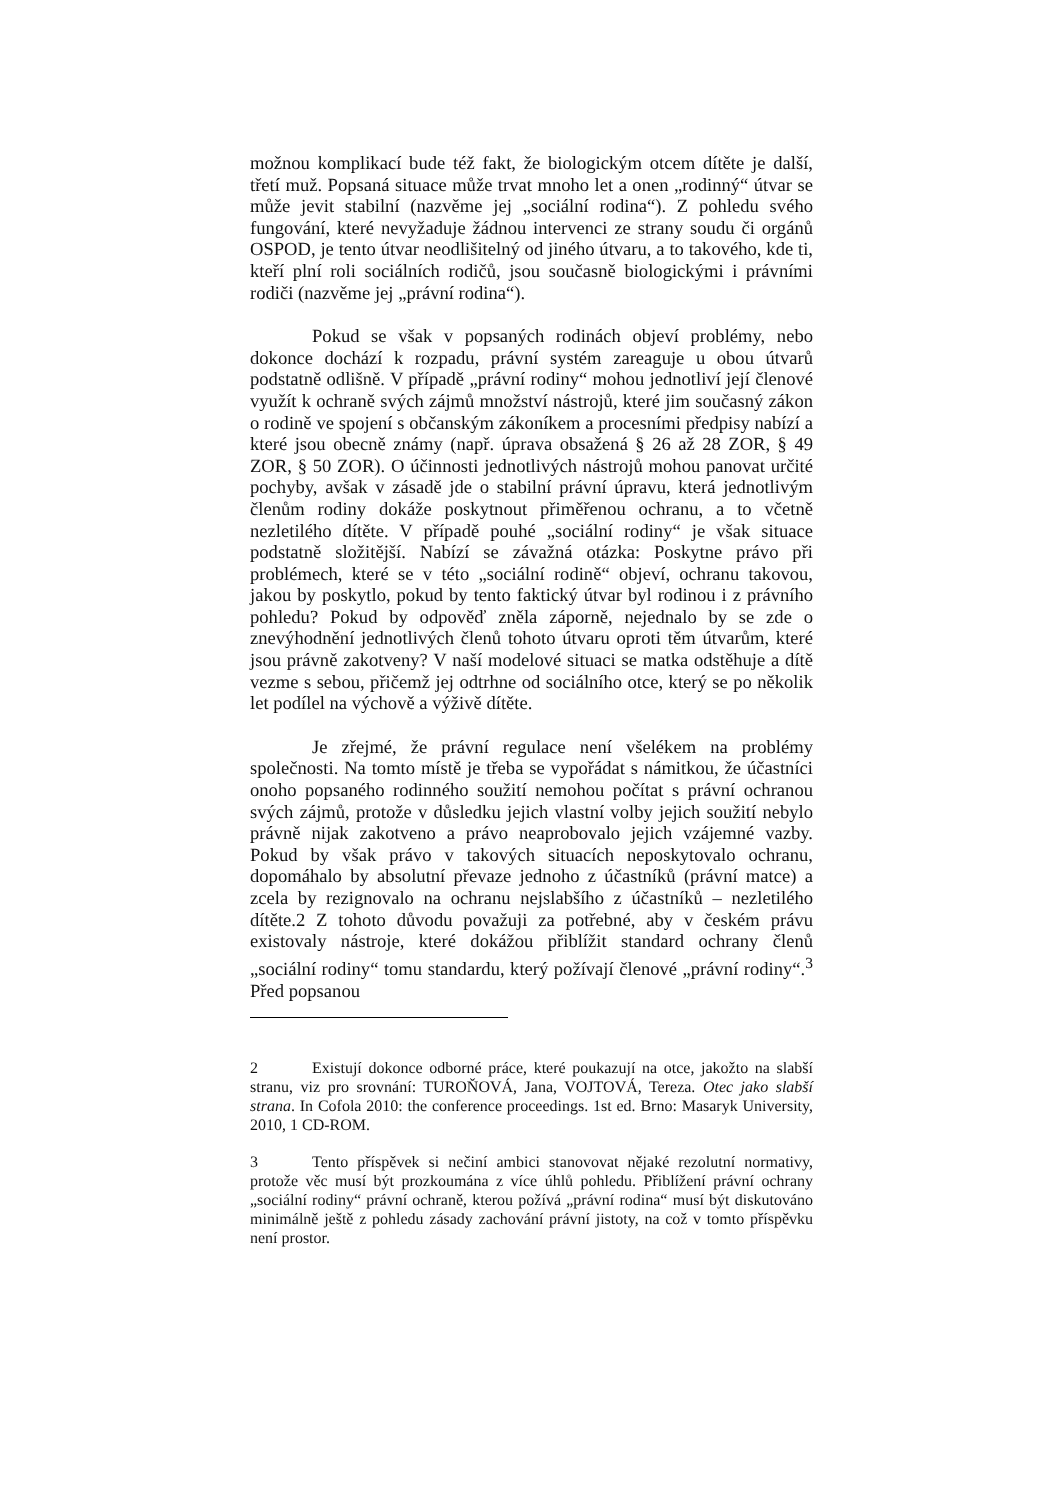možnou komplikací bude též fakt, že biologickým otcem dítěte je další, třetí muž. Popsaná situace může trvat mnoho let a onen „rodinný“ útvar se může jevit stabilní (nazvěme jej „sociální rodina“). Z pohledu svého fungování, které nevyžaduje žádnou intervenci ze strany soudu či orgánů OSPOD, je tento útvar neodlišitelný od jiného útvaru, a to takového, kde ti, kteří plní roli sociálních rodičů, jsou současně biologickými i právními rodiči (nazvěme jej „právní rodina“).
Pokud se však v popsaných rodinách objeví problémy, nebo dokonce dochází k rozpadu, právní systém zareaguje u obou útvarů podstatně odlišně. V případě „právní rodiny“ mohou jednotliví její členové využít k ochraně svých zájmů množství nástrojů, které jim současný zákon o rodině ve spojení s občanským zákoníkem a procesními předpisy nabízí a které jsou obecně známy (např. úprava obsažená § 26 až 28 ZOR, § 49 ZOR, § 50 ZOR). O účinnosti jednotlivých nástrojů mohou panovat určité pochyby, avšak v zásadě jde o stabilní právní úpravu, která jednotlivým členům rodiny dokáže poskytnout přiměřenou ochranu, a to včetně nezletilého dítěte. V případě pouhé „sociální rodiny“ je však situace podstatně složitější. Nabízí se závažná otázka: Poskytne právo při problémech, které se v této „sociální rodině“ objeví, ochranu takovou, jakou by poskytlo, pokud by tento faktický útvar byl rodinou i z právního pohledu? Pokud by odpověď zněla záporně, nejednalo by se zde o znevýhodnění jednotlivých členů tohoto útvaru oproti těm útvarům, které jsou právně zakotveny? V naší modelové situaci se matka odstěhuje a dítě vezme s sebou, přičemž jej odtrhne od sociálního otce, který se po několik let podílel na výchově a výživě dítěte.
Je zřejmé, že právní regulace není všelékem na problémy společnosti. Na tomto místě je třeba se vypořádat s námitkou, že účastníci onoho popsaného rodinného soužití nemohou počítat s právní ochranou svých zájmů, protože v důsledku jejich vlastní volby jejich soužití nebylo právně nijak zakotveno a právo neaprobovalo jejich vzájemné vazby. Pokud by však právo v takových situacích neposkytovalo ochranu, dopomáhalo by absolutní převaze jednoho z účastníků (právní matce) a zcela by rezignovalo na ochranu nejslabšího z účastníků – nezletilého dítěte.2 Z tohoto důvodu považuji za potřebné, aby v českém právu existovaly nástroje, které dokážou přiblížit standard ochrany členů „sociální rodiny“ tomu standardu, který požívají členové „právní rodiny“.<sup>3</sup> Před popsanou
2 Existují dokonce odborné práce, které poukazují na otce, jakožto na slabší stranu, viz pro srovnání: TUROŇOVÁ, Jana, VOJTOVÁ, Tereza. Otec jako slabší strana. In Cofola 2010: the conference proceedings. 1st ed. Brno: Masaryk University, 2010, 1 CD-ROM.
3 Tento příspěvek si nečiní ambici stanovovat nějaké rezolutní normativy, protože věc musí být prozkoumána z více úhlů pohledu. Přiblížení právní ochrany „sociální rodiny“ právní ochraně, kterou požívá „právní rodina“ musí být diskutováno minimálně ještě z pohledu zásady zachování právní jistoty, na což v tomto příspěvku není prostor.